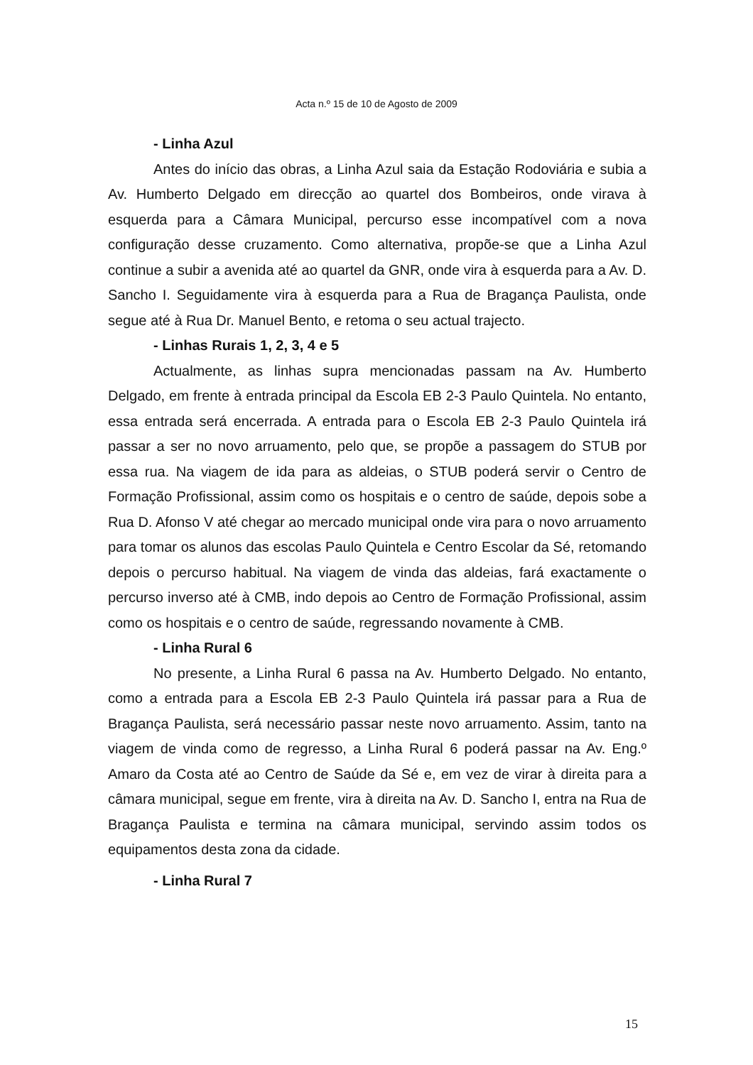Acta n.º 15 de 10 de Agosto de 2009
- Linha Azul
Antes do início das obras, a Linha Azul saia da Estação Rodoviária e subia a Av. Humberto Delgado em direcção ao quartel dos Bombeiros, onde virava à esquerda para a Câmara Municipal, percurso esse incompatível com a nova configuração desse cruzamento. Como alternativa, propõe-se que a Linha Azul continue a subir a avenida até ao quartel da GNR, onde vira à esquerda para a Av. D. Sancho I. Seguidamente vira à esquerda para a Rua de Bragança Paulista, onde segue até à Rua Dr. Manuel Bento, e retoma o seu actual trajecto.
- Linhas Rurais 1, 2, 3, 4 e 5
Actualmente, as linhas supra mencionadas passam na Av. Humberto Delgado, em frente à entrada principal da Escola EB 2-3 Paulo Quintela. No entanto, essa entrada será encerrada. A entrada para o Escola EB 2-3 Paulo Quintela irá passar a ser no novo arruamento, pelo que, se propõe a passagem do STUB por essa rua. Na viagem de ida para as aldeias, o STUB poderá servir o Centro de Formação Profissional, assim como os hospitais e o centro de saúde, depois sobe a Rua D. Afonso V até chegar ao mercado municipal onde vira para o novo arruamento para tomar os alunos das escolas Paulo Quintela e Centro Escolar da Sé, retomando depois o percurso habitual. Na viagem de vinda das aldeias, fará exactamente o percurso inverso até à CMB, indo depois ao Centro de Formação Profissional, assim como os hospitais e o centro de saúde, regressando novamente à CMB.
- Linha Rural 6
No presente, a Linha Rural 6 passa na Av. Humberto Delgado. No entanto, como a entrada para a Escola EB 2-3 Paulo Quintela irá passar para a Rua de Bragança Paulista, será necessário passar neste novo arruamento. Assim, tanto na viagem de vinda como de regresso, a Linha Rural 6 poderá passar na Av. Eng.º Amaro da Costa até ao Centro de Saúde da Sé e, em vez de virar à direita para a câmara municipal, segue em frente, vira à direita na Av. D. Sancho I, entra na Rua de Bragança Paulista e termina na câmara municipal, servindo assim todos os equipamentos desta zona da cidade.
- Linha Rural 7
15